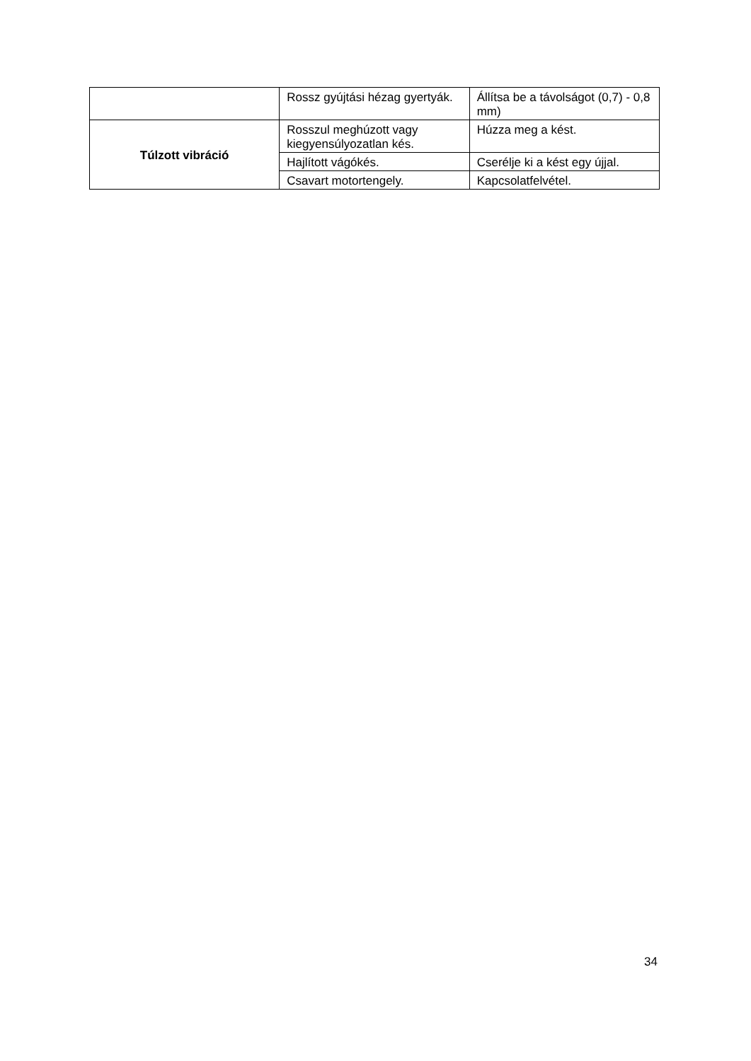| | Rossz gyújtási hézag gyertyák. | Állítsa be a távolságot (0,7) - 0,8 mm) |
| Túlzott vibráció | Rosszul meghúzott vagy kiegyensúlyozatlan kés. | Húzza meg a kést. |
| | Hajlított vágókés. | Cserélje ki a kést egy újjal. |
| | Csavart motortengely. | Kapcsolatfelvétel. |
34